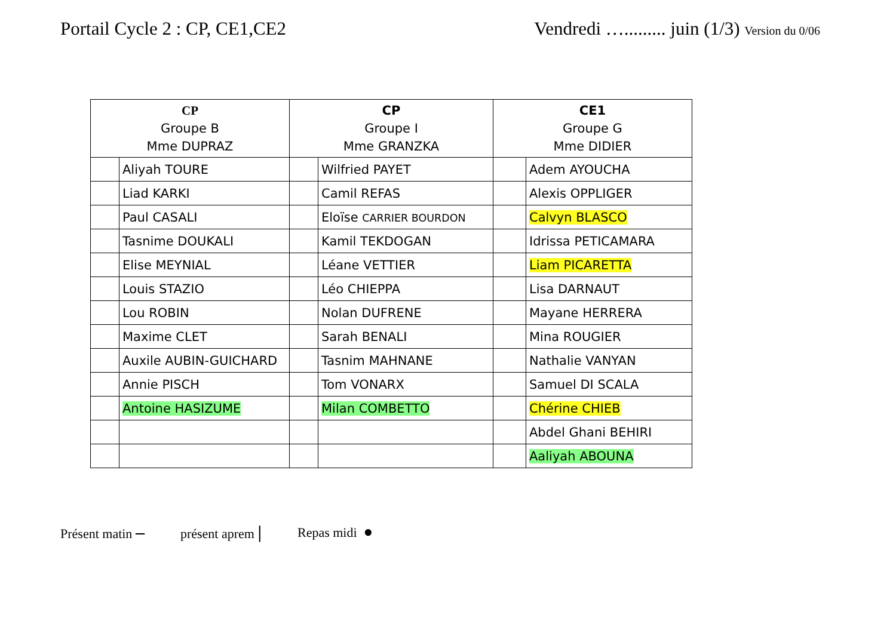Portail Cycle 2 : CP, CE1,CE2 Vendredi …......... juin (1/3) Version du 0/06
| CP Groupe B Mme DUPRAZ | | CP Groupe I Mme GRANZKA | | CE1 Groupe G Mme DIDIER | |
| --- | --- | --- | --- | --- | --- |
| | Aliyah TOURE | | Wilfried PAYET | | Adem AYOUCHA |
| | Liad KARKI | | Camil REFAS | | Alexis OPPLIGER |
| | Paul CASALI | | Eloïse CARRIER BOURDON | | Calvyn BLASCO |
| | Tasnime DOUKALI | | Kamil TEKDOGAN | | Idrissa PETICAMARA |
| | Elise MEYNIAL | | Léane VETTIER | | Liam PICARETTA |
| | Louis STAZIO | | Léo CHIEPPA | | Lisa DARNAUT |
| | Lou ROBIN | | Nolan DUFRENE | | Mayane HERRERA |
| | Maxime CLET | | Sarah BENALI | | Mina ROUGIER |
| | Auxile AUBIN-GUICHARD | | Tasnim MAHNANE | | Nathalie VANYAN |
| | Annie PISCH | | Tom VONARX | | Samuel DI SCALA |
| | Antoine HASIZUME | | Milan COMBETTO | | Chérine CHIEB |
| | | | | | Abdel Ghani BEHIRI |
| | | | | | Aaliyah ABOUNA |
Présent matin – présent aprem | Repas midi ●